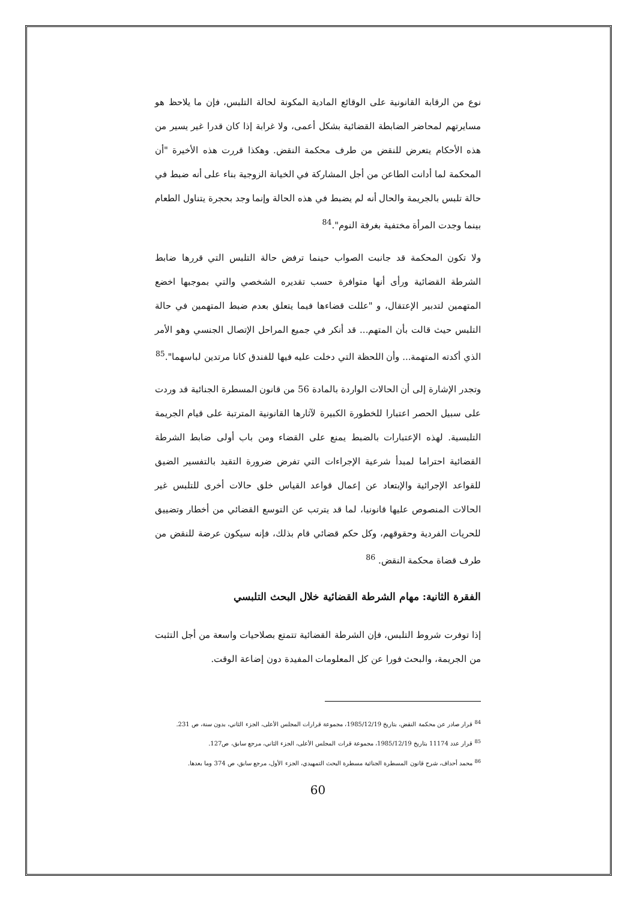نوع من الرقابة القانونية على الوقائع المادية المكونة لحالة التلبس، فإن ما يلاحظ هو مسايرتهم لمحاضر الضابطة القضائية بشكل أعمى، ولا غرابة إذا كان قدرا غير يسير من هذه الأحكام يتعرض للنقض من طرف محكمة النقض. وهكذا قررت هذه الأخيرة "أن المحكمة لما أدانت الطاعن من أجل المشاركة في الخيانة الزوجية بناء على أنه ضبط في حالة تلبس بالجريمة والحال أنه لم يضبط في هذه الحالة وإنما وجد بحجرة يتناول الطعام بينما وجدت المرأة مختفية بغرفة النوم".<sup>84</sup>
ولا تكون المحكمة قد جانبت الصواب حينما ترفض حالة التلبس التي قررها ضابط الشرطة القضائية ورأى أنها متوافرة حسب تقديره الشخصي والتي بموجبها اخضع المتهمين لتدبير الإعتقال، و "عللت قضاءها فيما يتعلق بعدم ضبط المتهمين في حالة التلبس حيث قالت بأن المتهم... قد أنكر في جميع المراحل الإتصال الجنسي وهو الأمر الذي أكدته المتهمة... وأن اللحظة التي دخلت عليه فيها للفندق كانا مرتدين لباسهما".<sup>85</sup>
وتجدر الإشارة إلى أن الحالات الواردة بالمادة 56 من قانون المسطرة الجنائية قد وردت على سبيل الحصر اعتبارا للخطورة الكبيرة لآثارها القانونية المترتبة على قيام الجريمة التلبسية. لهذه الإعتبارات بالضبط يمنع على القضاء ومن باب أولى ضابط الشرطة القضائية احتراما لمبدأ شرعية الإجراءات التي تفرض ضرورة التقيد بالتفسير الضيق للقواعد الإجرائية والإبتعاد عن إعمال قواعد القياس خلق حالات أخرى للتلبس غير الحالات المنصوص عليها قانونيا، لما قد يترتب عن التوسع القضائي من أخطار وتضييق للحريات الفردية وحقوقهم، وكل حكم قضائي قام بذلك، فإنه سيكون عرضة للنقض من طرف قضاة محكمة النقض. <sup>86</sup>
الفقرة الثانية: مهام الشرطة القضائية خلال البحث التلبسي
إذا توفرت شروط التلبس، فإن الشرطة القضائية تتمتع بصلاحيات واسعة من أجل التثبت من الجريمة، والبحث فورا عن كل المعلومات المفيدة دون إضاعة الوقت.
<sup>84</sup> قرار صادر عن محكمة النقض، بتاريخ 1985/12/19، مجموعة قرارات المجلس الأعلى، الجزء الثاني، بدون سنة، ص 231.
<sup>85</sup> قرار عدد 11174 بتاريخ 1985/12/19، مجموعة قرات المجلس الأعلى، الجزء الثاني، مرجع سابق، ص127.
<sup>86</sup> محمد أحداف، شرح قانون المسطرة الجنائية مسطرة البحث التمهيدي، الجزء الأول، مرجع سابق، ص 374 وما بعدها.
60